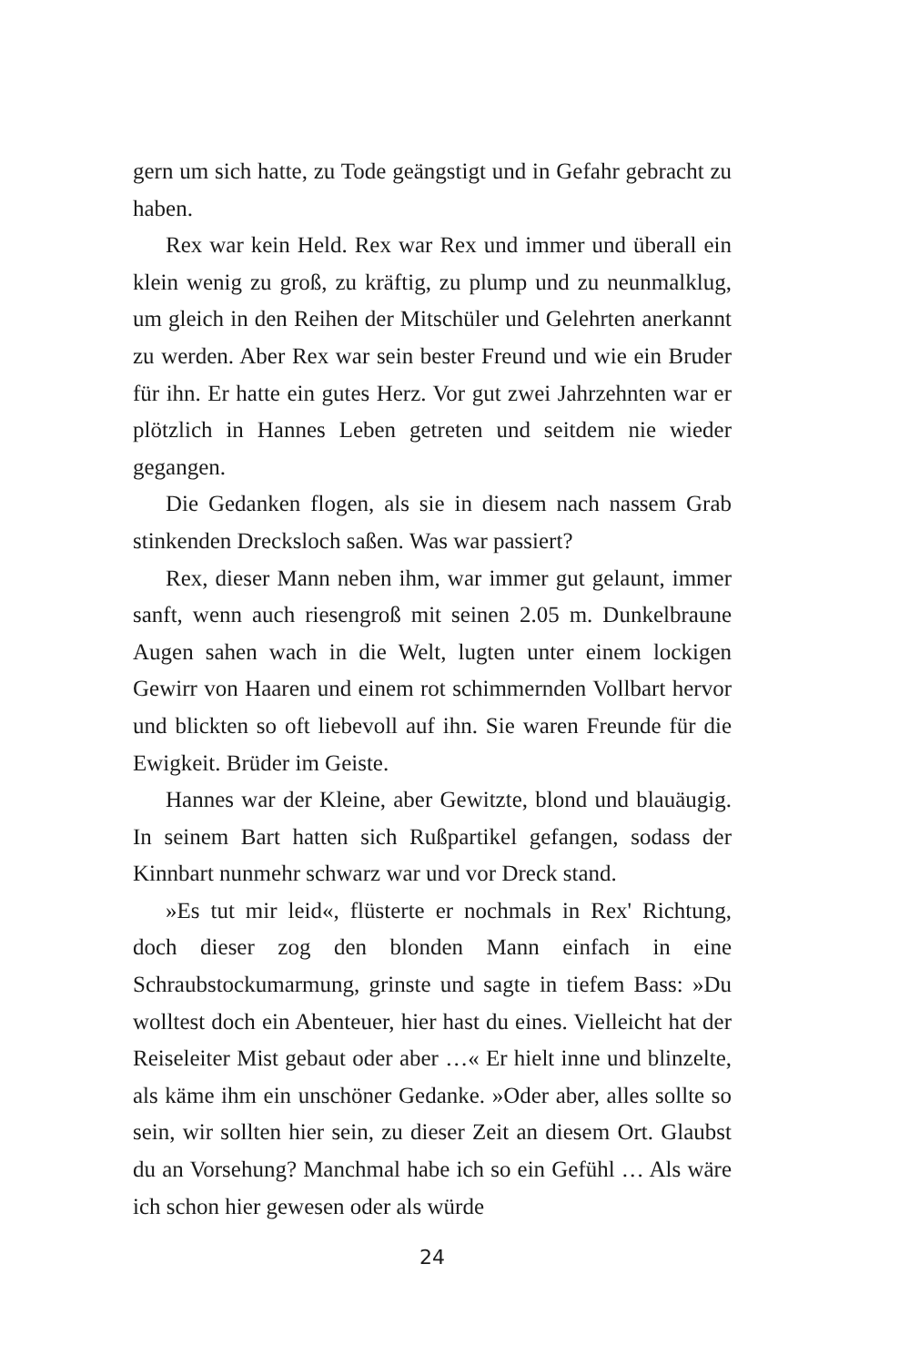gern um sich hatte, zu Tode geängstigt und in Gefahr gebracht zu haben.
Rex war kein Held. Rex war Rex und immer und überall ein klein wenig zu groß, zu kräftig, zu plump und zu neunmalklug, um gleich in den Reihen der Mitschüler und Gelehrten anerkannt zu werden. Aber Rex war sein bester Freund und wie ein Bruder für ihn. Er hatte ein gutes Herz. Vor gut zwei Jahrzehnten war er plötzlich in Hannes Leben getreten und seitdem nie wieder gegangen.
Die Gedanken flogen, als sie in diesem nach nassem Grab stinkenden Drecksloch saßen. Was war passiert?
Rex, dieser Mann neben ihm, war immer gut gelaunt, immer sanft, wenn auch riesengroß mit seinen 2.05 m. Dunkelbraune Augen sahen wach in die Welt, lugten unter einem lockigen Gewirr von Haaren und einem rot schimmernden Vollbart hervor und blickten so oft liebevoll auf ihn. Sie waren Freunde für die Ewigkeit. Brüder im Geiste.
Hannes war der Kleine, aber Gewitzte, blond und blauäugig. In seinem Bart hatten sich Rußpartikel gefangen, sodass der Kinnbart nunmehr schwarz war und vor Dreck stand.
»Es tut mir leid«, flüsterte er nochmals in Rex' Richtung, doch dieser zog den blonden Mann einfach in eine Schraubstockumarmung, grinste und sagte in tiefem Bass: »Du wolltest doch ein Abenteuer, hier hast du eines. Vielleicht hat der Reiseleiter Mist gebaut oder aber …« Er hielt inne und blinzelte, als käme ihm ein unschöner Gedanke. »Oder aber, alles sollte so sein, wir sollten hier sein, zu dieser Zeit an diesem Ort. Glaubst du an Vorsehung? Manchmal habe ich so ein Gefühl … Als wäre ich schon hier gewesen oder als würde
24